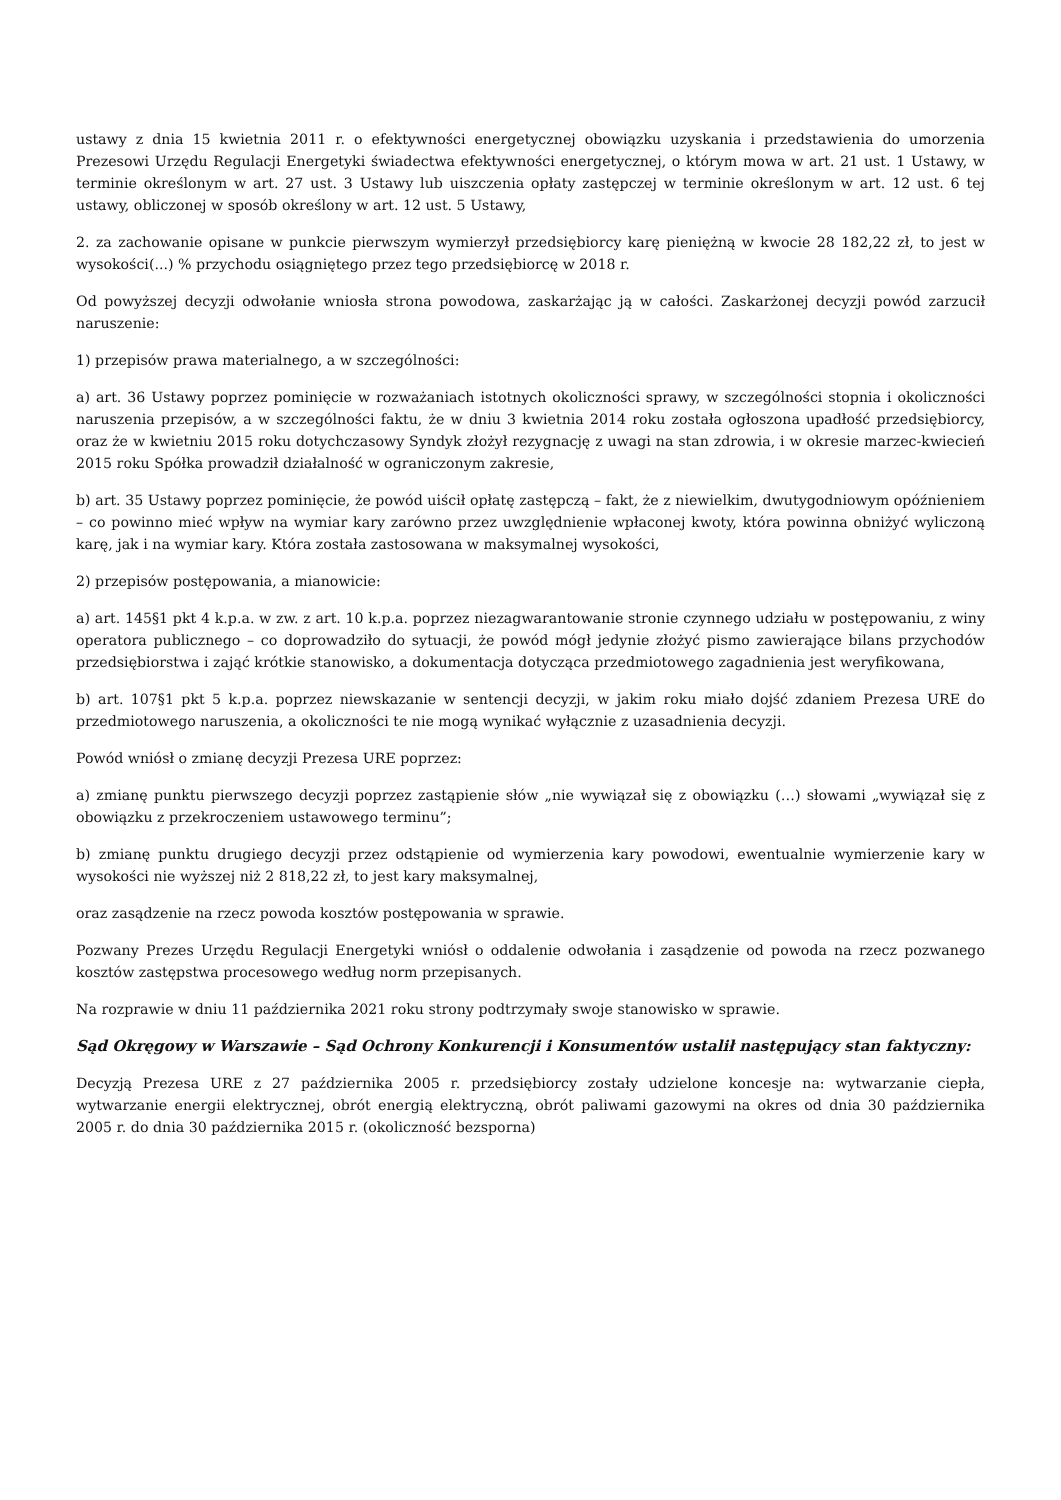ustawy z dnia 15 kwietnia 2011 r. o efektywności energetycznej obowiązku uzyskania i przedstawienia do umorzenia Prezesowi Urzędu Regulacji Energetyki świadectwa efektywności energetycznej, o którym mowa w art. 21 ust. 1 Ustawy, w terminie określonym w art. 27 ust. 3 Ustawy lub uiszczenia opłaty zastępczej w terminie określonym w art. 12 ust. 6 tej ustawy, obliczonej w sposób określony w art. 12 ust. 5 Ustawy,
2. za zachowanie opisane w punkcie pierwszym wymierzył przedsiębiorcy karę pieniężną w kwocie 28 182,22 zł, to jest w wysokości(...) % przychodu osiągniętego przez tego przedsiębiorcę w 2018 r.
Od powyższej decyzji odwołanie wniosła strona powodowa, zaskarżając ją w całości. Zaskarżonej decyzji powód zarzucił naruszenie:
1) przepisów prawa materialnego, a w szczególności:
a) art. 36 Ustawy poprzez pominięcie w rozważaniach istotnych okoliczności sprawy, w szczególności stopnia i okoliczności naruszenia przepisów, a w szczególności faktu, że w dniu 3 kwietnia 2014 roku została ogłoszona upadłość przedsiębiorcy, oraz że w kwietniu 2015 roku dotychczasowy Syndyk złożył rezygnację z uwagi na stan zdrowia, i w okresie marzec-kwiecień 2015 roku Spółka prowadził działalność w ograniczonym zakresie,
b) art. 35 Ustawy poprzez pominięcie, że powód uiścił opłatę zastępczą – fakt, że z niewielkim, dwutygodniowym opóźnieniem – co powinno mieć wpływ na wymiar kary zarówno przez uwzględnienie wpłaconej kwoty, która powinna obniżyć wyliczoną karę, jak i na wymiar kary. Która została zastosowana w maksymalnej wysokości,
2) przepisów postępowania, a mianowicie:
a) art. 145§1 pkt 4 k.p.a. w zw. z art. 10 k.p.a. poprzez niezagwarantowanie stronie czynnego udziału w postępowaniu, z winy operatora publicznego – co doprowadziło do sytuacji, że powód mógł jedynie złożyć pismo zawierające bilans przychodów przedsiębiorstwa i zająć krótkie stanowisko, a dokumentacja dotycząca przedmiotowego zagadnienia jest weryfikowana,
b) art. 107§1 pkt 5 k.p.a. poprzez niewskazanie w sentencji decyzji, w jakim roku miało dojść zdaniem Prezesa URE do przedmiotowego naruszenia, a okoliczności te nie mogą wynikać wyłącznie z uzasadnienia decyzji.
Powód wniósł o zmianę decyzji Prezesa URE poprzez:
a) zmianę punktu pierwszego decyzji poprzez zastąpienie słów „nie wywiązał się z obowiązku (…) słowami „wywiązał się z obowiązku z przekroczeniem ustawowego terminu”;
b) zmianę punktu drugiego decyzji przez odstąpienie od wymierzenia kary powodowi, ewentualnie wymierzenie kary w wysokości nie wyższej niż 2 818,22 zł, to jest kary maksymalnej,
oraz zasądzenie na rzecz powoda kosztów postępowania w sprawie.
Pozwany Prezes Urzędu Regulacji Energetyki wniósł o oddalenie odwołania i zasądzenie od powoda na rzecz pozwanego kosztów zastępstwa procesowego według norm przepisanych.
Na rozprawie w dniu 11 października 2021 roku strony podtrzymały swoje stanowisko w sprawie.
Sąd Okręgowy w Warszawie – Sąd Ochrony Konkurencji i Konsumentów ustalił następujący stan faktyczny:
Decyzją Prezesa URE z 27 października 2005 r. przedsiębiorcy zostały udzielone koncesje na: wytwarzanie ciepła, wytwarzanie energii elektrycznej, obrót energią elektryczną, obrót paliwami gazowymi na okres od dnia 30 października 2005 r. do dnia 30 października 2015 r. (okoliczność bezsporna)